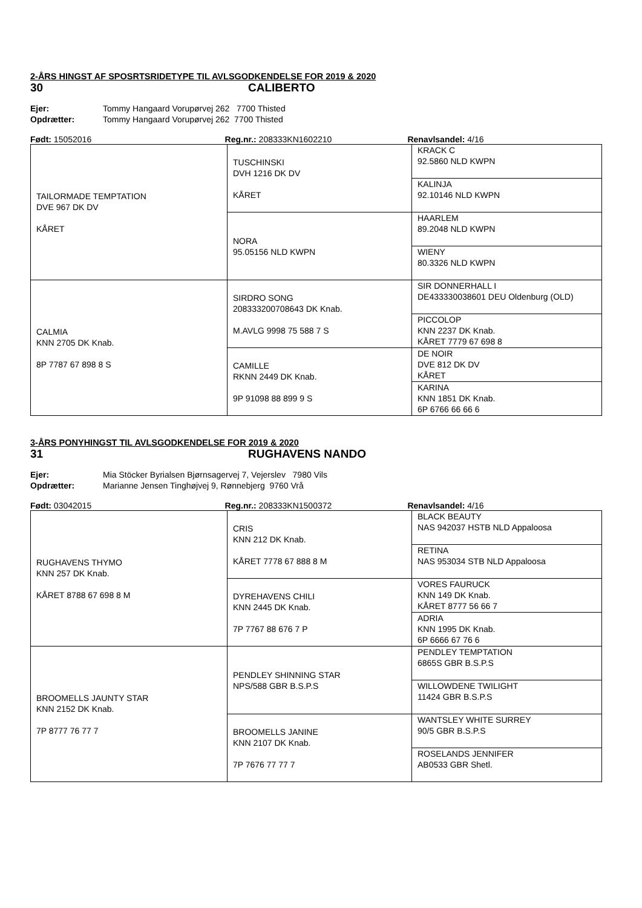2-ÅRS HINGST AF SPOSRTSRIDETYPE TIL AVLSGODKENDELSE FOR 2019 & 2020
30 CALIBERTO
Ejer: Tommy Hangaard Vorupørvej 262 7700 Thisted
Opdrætter: Tommy Hangaard Vorupørvej 262 7700 Thisted
Født: 15052016 Reg.nr.: 208333KN1602210 Renavlsandel: 4/16
| TAILORMADE TEMPTATION DVE 967 DK DV KÅRET | TUSCHINSKI DVH 1216 DK DV KÅRET | KRACK C 92.5860 NLD KWPN |
| | | KALINJA 92.10146 NLD KWPN |
| | NORA 95.05156 NLD KWPN | HAARLEM 89.2048 NLD KWPN |
| | | WIENY 80.3326 NLD KWPN |
| CALMIA KNN 2705 DK Knab. 8P 7787 67 898 8 S | SIRDRO SONG 208333200708643 DK Knab. M.AVLG 9998 75 588 7 S | SIR DONNERHALL I DE433330038601 DEU Oldenburg (OLD) |
| | | PICCOLOP KNN 2237 DK Knab. KÅRET 7779 67 698 8 |
| | CAMILLE RKNN 2449 DK Knab. 9P 91098 88 899 9 S | DE NOIR DVE 812 DK DV KÅRET |
| | | KARINA KNN 1851 DK Knab. 6P 6766 66 66 6 |
3-ÅRS PONYHINGST TIL AVLSGODKENDELSE FOR 2019 & 2020
31 RUGHAVENS NANDO
Ejer: Mia Stöcker Byrialsen Bjørnsagervej 7, Vejerslev 7980 Vils
Opdrætter: Marianne Jensen Tinghøjvej 9, Rønnebjerg 9760 Vrå
Født: 03042015 Reg.nr.: 208333KN1500372 Renavlsandel: 4/16
| RUGHAVENS THYMO KNN 257 DK Knab. KÅRET 8788 67 698 8 M | CRIS KNN 212 DK Knab. KÅRET 7778 67 888 8 M | BLACK BEAUTY NAS 942037 HSTB NLD Appaloosa |
| | | RETINA NAS 953034 STB NLD Appaloosa |
| | DYREHAVENS CHILI KNN 2445 DK Knab. 7P 7767 88 676 7 P | VORES FAURUCK KNN 149 DK Knab. KÅRET 8777 56 66 7 |
| | | ADRIA KNN 1995 DK Knab. 6P 6666 67 76 6 |
| BROOMELLS JAUNTY STAR KNN 2152 DK Knab. 7P 8777 76 77 7 | PENDLEY SHINNING STAR NPS/588 GBR B.S.P.S | PENDLEY TEMPTATION 6865S GBR B.S.P.S |
| | | WILLOWDENE TWILIGHT 11424 GBR B.S.P.S |
| | BROOMELLS JANINE KNN 2107 DK Knab. 7P 7676 77 77 7 | WANTSLEY WHITE SURREY 90/5 GBR B.S.P.S |
| | | ROSELANDS JENNIFER AB0533 GBR Shetl. |